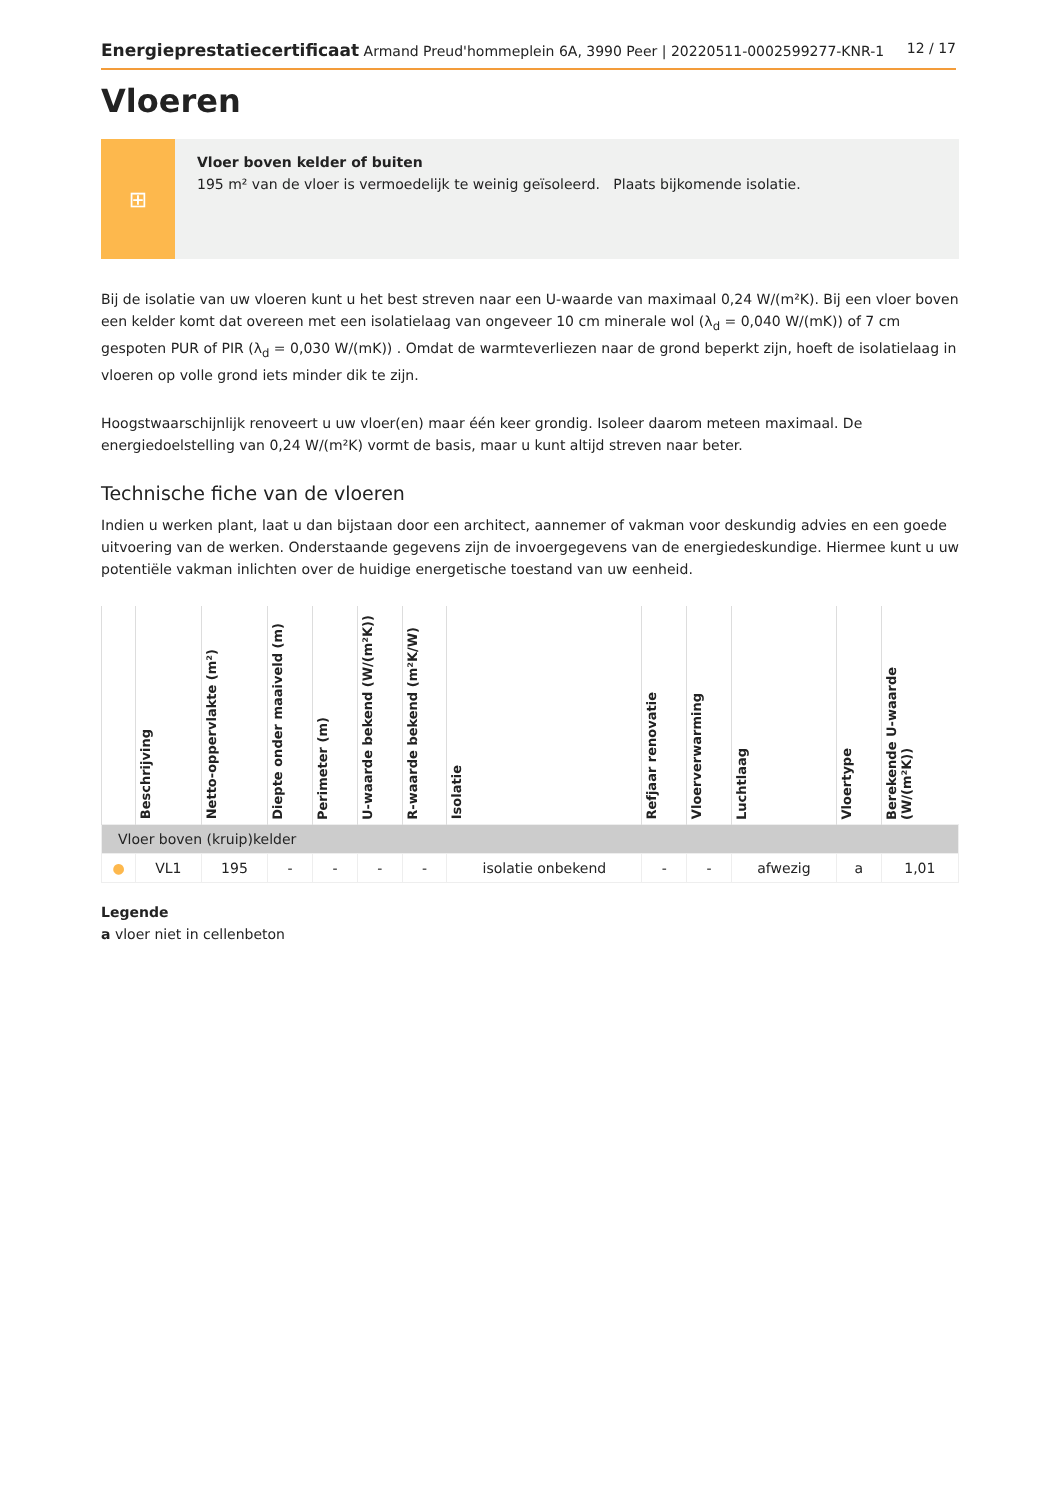Energieprestatiecertificaat Armand Preud'hommeplein 6A, 3990 Peer | 20220511-0002599277-KNR-1 12 / 17
Vloeren
⊞
Vloer boven kelder of buiten
195 m² van de vloer is vermoedelijk te weinig geïsoleerd. Plaats bijkomende isolatie.
Bij de isolatie van uw vloeren kunt u het best streven naar een U-waarde van maximaal 0,24 W/(m²K). Bij een vloer boven een kelder komt dat overeen met een isolatielaag van ongeveer 10 cm minerale wol (λ<sub>d</sub> = 0,040 W/(mK)) of 7 cm gespoten PUR of PIR (λ<sub>d</sub> = 0,030 W/(mK)) . Omdat de warmteverliezen naar de grond beperkt zijn, hoeft de isolatielaag in vloeren op volle grond iets minder dik te zijn.
Hoogstwaarschijnlijk renoveert u uw vloer(en) maar één keer grondig. Isoleer daarom meteen maximaal. De energiedoelstelling van 0,24 W/(m²K) vormt de basis, maar u kunt altijd streven naar beter.
Technische fiche van de vloeren
Indien u werken plant, laat u dan bijstaan door een architect, aannemer of vakman voor deskundig advies en een goede uitvoering van de werken. Onderstaande gegevens zijn de invoergegevens van de energiedeskundige. Hiermee kunt u uw potentiële vakman inlichten over de huidige energetische toestand van uw eenheid.
| | Beschrijving | Netto-oppervlakte (m²) | Diepte onder maaiveld (m) | Perimeter (m) | U-waarde bekend (W/(m²K)) | R-waarde bekend (m²K/W) | Isolatie | Refjaar renovatie | Vloerverwarming | Luchtlaag | Vloertype | Berekende U-waarde (W/(m²K)) |
| --- | --- | --- | --- | --- | --- | --- | --- | --- | --- | --- | --- | --- |
| Vloer boven (kruip)kelder | | | | | | | | | | | | |
| ● | VL1 | 195 | - | - | - | - | isolatie onbekend | - | - | afwezig | a | 1,01 |
Legende
a vloer niet in cellenbeton